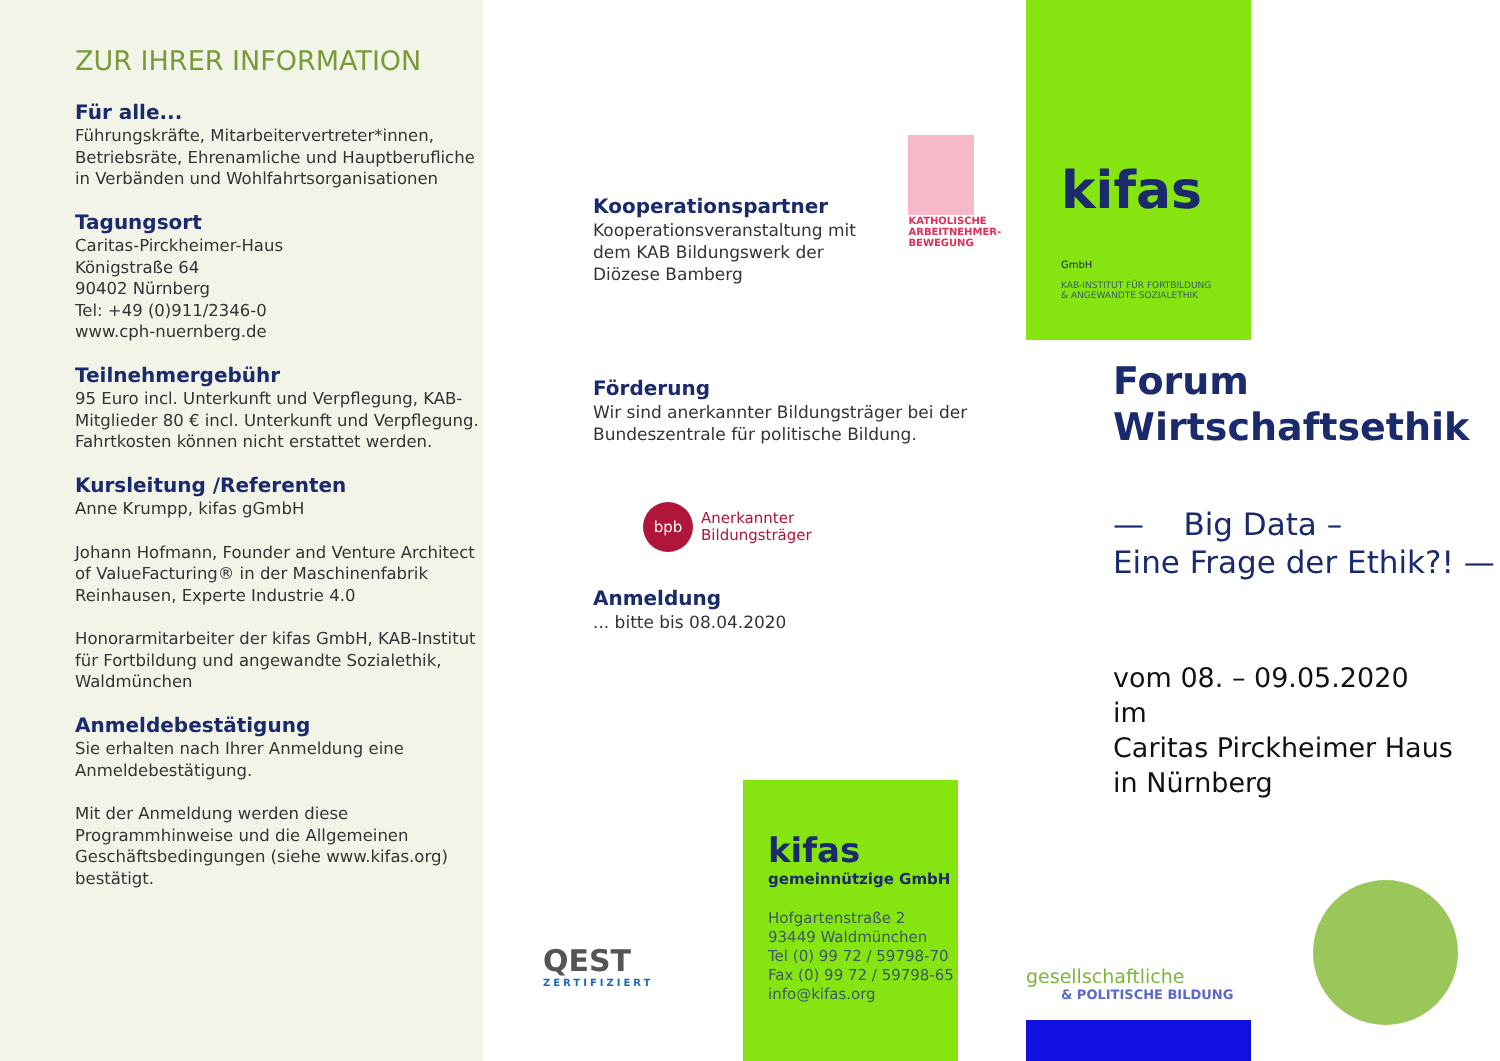ZUR IHRER INFORMATION
Für alle...
Führungskräfte, Mitarbeitervertreter*innen, Betriebsräte, Ehrenamliche und Hauptberufliche in Verbänden und Wohlfahrtsorganisationen
Tagungsort
Caritas-Pirckheimer-Haus
Königstraße 64
90402 Nürnberg
Tel: +49 (0)911/2346-0
www.cph-nuernberg.de
Teilnehmergebühr
95 Euro incl. Unterkunft und Verpflegung, KAB-Mitglieder 80 € incl. Unterkunft und Verpflegung. Fahrtkosten können nicht erstattet werden.
Kursleitung /Referenten
Anne Krumpp, kifas gGmbH
Johann Hofmann, Founder and Venture Architect of ValueFacturing® in der Maschinenfabrik Reinhausen, Experte Industrie 4.0
Honorarmitarbeiter der kifas GmbH, KAB-Institut für Fortbildung und angewandte Sozialethik, Waldmünchen
Anmeldebestätigung
Sie erhalten nach Ihrer Anmeldung eine Anmeldebestätigung.
Mit der Anmeldung werden diese Programmhinweise und die Allgemeinen Geschäftsbedingungen (siehe www.kifas.org) bestätigt.
Kooperationspartner
Kooperationsveranstaltung mit dem KAB Bildungswerk der Diözese Bamberg
KATHOLISCHE ARBEITNEHMER-BEWEGUNG
Förderung
Wir sind anerkannter Bildungsträger bei der Bundeszentrale für politische Bildung.
bpb
Anerkannter
Bildungsträger
Anmeldung
... bitte bis 08.04.2020
QEST
ZERTIFIZIERT
kifas
gemeinnützige GmbH
Hofgartenstraße 2
93449 Waldmünchen
Tel (0) 99 72 / 59798-70
Fax (0) 99 72 / 59798-65
info@kifas.org
kifas GmbH
KAB-INSTITUT FÜR FORTBILDUNG
& ANGEWANDTE SOZIALETHIK
Forum
Wirtschaftsethik
— Big Data –
Eine Frage der Ethik?! —
vom 08. – 09.05.2020
im
Caritas Pirckheimer Haus
in Nürnberg
gesellschaftliche
& POLITISCHE BILDUNG